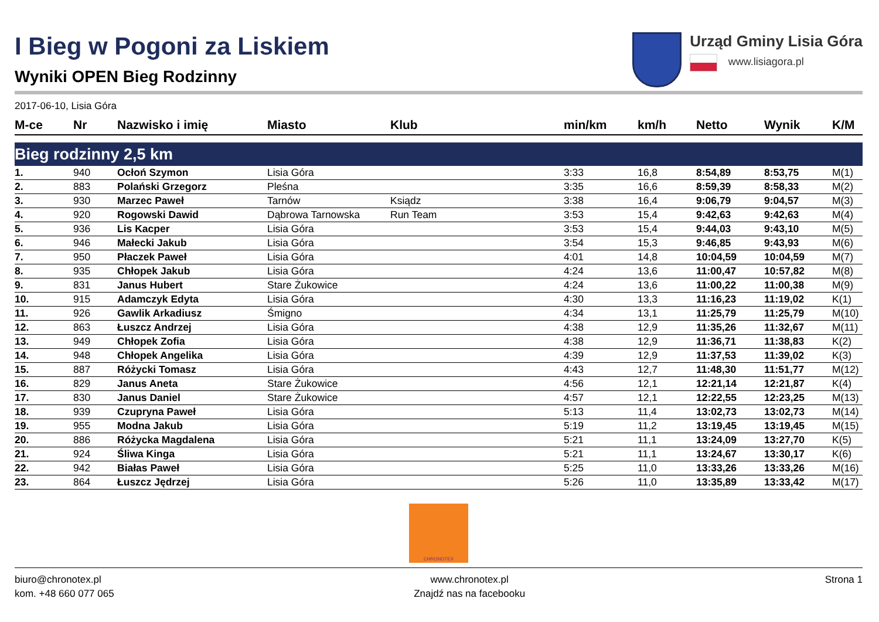I Bieg w Pogoni za Liskiem
Wyniki OPEN Bieg Rodzinny
Urząd Gminy Lisia Góra
www.lisiagora.pl
2017-06-10, Lisia Góra
| M-ce | Nr | Nazwisko i imię | Miasto | Klub | min/km | km/h | Netto | Wynik | K/M |
| --- | --- | --- | --- | --- | --- | --- | --- | --- | --- |
| Bieg rodzinny 2,5 km | | | | | | | | | |
| 1. | 940 | Ocłoń Szymon | Lisia Góra | | 3:33 | 16,8 | 8:54,89 | 8:53,75 | M(1) |
| 2. | 883 | Polański Grzegorz | Pleśna | | 3:35 | 16,6 | 8:59,39 | 8:58,33 | M(2) |
| 3. | 930 | Marzec Paweł | Tarnów | Ksiądz | 3:38 | 16,4 | 9:06,79 | 9:04,57 | M(3) |
| 4. | 920 | Rogowski Dawid | Dąbrowa Tarnowska | Run Team | 3:53 | 15,4 | 9:42,63 | 9:42,63 | M(4) |
| 5. | 936 | Lis Kacper | Lisia Góra | | 3:53 | 15,4 | 9:44,03 | 9:43,10 | M(5) |
| 6. | 946 | Małecki Jakub | Lisia Góra | | 3:54 | 15,3 | 9:46,85 | 9:43,93 | M(6) |
| 7. | 950 | Płaczek Paweł | Lisia Góra | | 4:01 | 14,8 | 10:04,59 | 10:04,59 | M(7) |
| 8. | 935 | Chłopek Jakub | Lisia Góra | | 4:24 | 13,6 | 11:00,47 | 10:57,82 | M(8) |
| 9. | 831 | Janus Hubert | Stare Żukowice | | 4:24 | 13,6 | 11:00,22 | 11:00,38 | M(9) |
| 10. | 915 | Adamczyk Edyta | Lisia Góra | | 4:30 | 13,3 | 11:16,23 | 11:19,02 | K(1) |
| 11. | 926 | Gawlik Arkadiusz | Śmigno | | 4:34 | 13,1 | 11:25,79 | 11:25,79 | M(10) |
| 12. | 863 | Łuszcz Andrzej | Lisia Góra | | 4:38 | 12,9 | 11:35,26 | 11:32,67 | M(11) |
| 13. | 949 | Chłopek Zofia | Lisia Góra | | 4:38 | 12,9 | 11:36,71 | 11:38,83 | K(2) |
| 14. | 948 | Chłopek Angelika | Lisia Góra | | 4:39 | 12,9 | 11:37,53 | 11:39,02 | K(3) |
| 15. | 887 | Różycki Tomasz | Lisia Góra | | 4:43 | 12,7 | 11:48,30 | 11:51,77 | M(12) |
| 16. | 829 | Janus Aneta | Stare Żukowice | | 4:56 | 12,1 | 12:21,14 | 12:21,87 | K(4) |
| 17. | 830 | Janus Daniel | Stare Żukowice | | 4:57 | 12,1 | 12:22,55 | 12:23,25 | M(13) |
| 18. | 939 | Czupryna Paweł | Lisia Góra | | 5:13 | 11,4 | 13:02,73 | 13:02,73 | M(14) |
| 19. | 955 | Modna Jakub | Lisia Góra | | 5:19 | 11,2 | 13:19,45 | 13:19,45 | M(15) |
| 20. | 886 | Różycka Magdalena | Lisia Góra | | 5:21 | 11,1 | 13:24,09 | 13:27,70 | K(5) |
| 21. | 924 | Śliwa Kinga | Lisia Góra | | 5:21 | 11,1 | 13:24,67 | 13:30,17 | K(6) |
| 22. | 942 | Białas Paweł | Lisia Góra | | 5:25 | 11,0 | 13:33,26 | 13:33,26 | M(16) |
| 23. | 864 | Łuszcz Jędrzej | Lisia Góra | | 5:26 | 11,0 | 13:35,89 | 13:33,42 | M(17) |
CHRONOTEX
biuro@chronotex.pl
kom. +48 660 077 065
www.chronotex.pl
Znajdź nas na facebooku
Strona 1